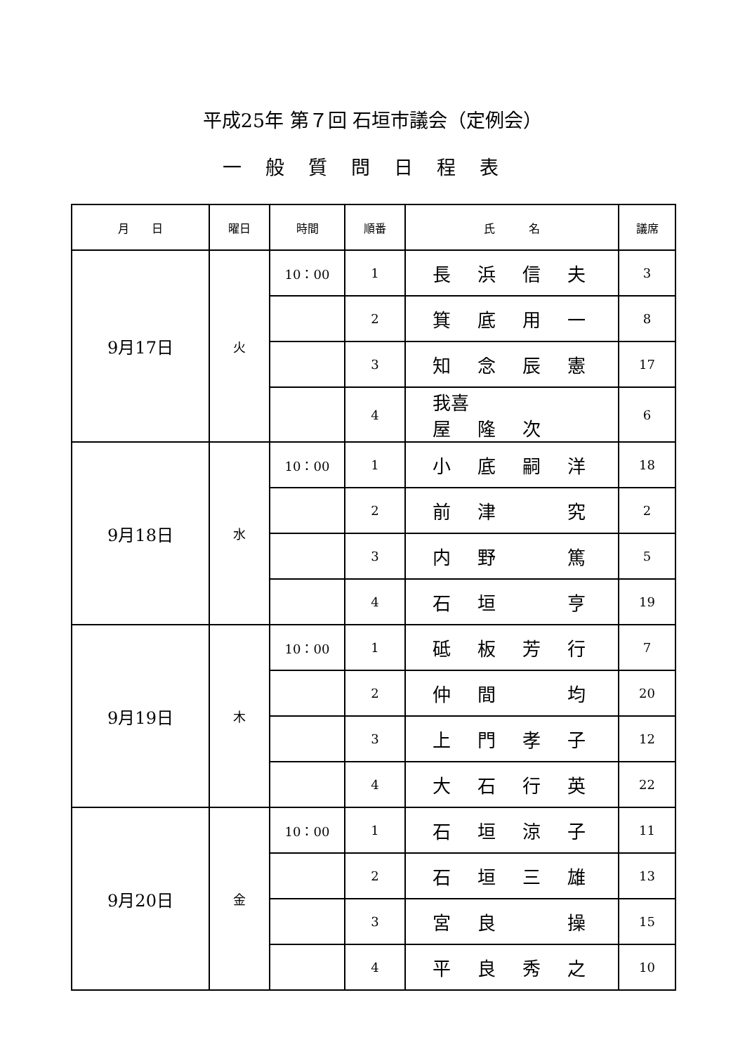平成25年 第７回 石垣市議会（定例会）
一般質問日程表
| 月 日 | 曜日 | 時間 | 順番 | 氏 名 | 議席 |
| --- | --- | --- | --- | --- | --- |
| 9月17日 | 火 | 10：00 | 1 | 長 浜 信 夫 | 3 |
| | | | 2 | 箕 底 用 一 | 8 |
| | | | 3 | 知 念 辰 憲 | 17 |
| | | | 4 | 我喜屋 隆 次 | 6 |
| 9月18日 | 水 | 10：00 | 1 | 小 底 嗣 洋 | 18 |
| | | | 2 | 前 津 究 | 2 |
| | | | 3 | 内 野 篤 | 5 |
| | | | 4 | 石 垣 亨 | 19 |
| 9月19日 | 木 | 10：00 | 1 | 砥 板 芳 行 | 7 |
| | | | 2 | 仲 間 均 | 20 |
| | | | 3 | 上 門 孝 子 | 12 |
| | | | 4 | 大 石 行 英 | 22 |
| 9月20日 | 金 | 10：00 | 1 | 石 垣 涼 子 | 11 |
| | | | 2 | 石 垣 三 雄 | 13 |
| | | | 3 | 宮 良 操 | 15 |
| | | | 4 | 平 良 秀 之 | 10 |